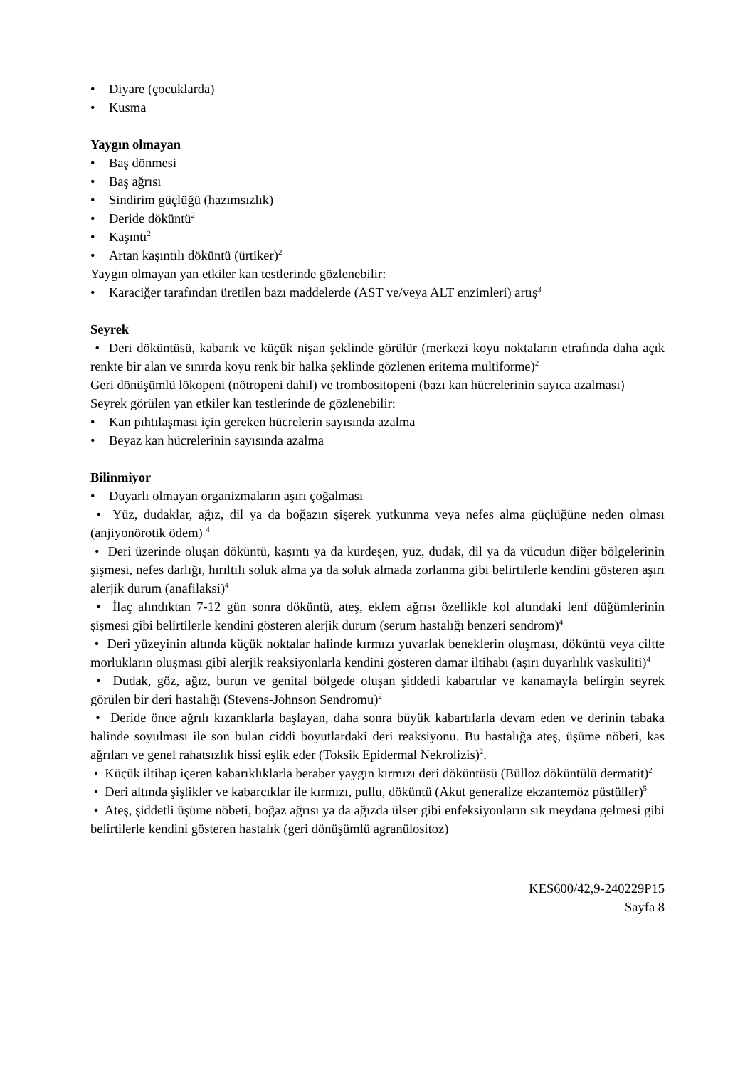• Diyare (çocuklarda)
• Kusma
Yaygın olmayan
• Baş dönmesi
• Baş ağrısı
• Sindirim güçlüğü (hazımsızlık)
• Deride döküntü<sup>2</sup>
• Kaşıntı<sup>2</sup>
• Artan kaşıntılı döküntü (ürtiker)<sup>2</sup>
Yaygın olmayan yan etkiler kan testlerinde gözlenebilir:
• Karaciğer tarafından üretilen bazı maddelerde (AST ve/veya ALT enzimleri) artış<sup>3</sup>
Seyrek
• Deri döküntüsü, kabarık ve küçük nişan şeklinde görülür (merkezi koyu noktaların etrafında daha açık renkte bir alan ve sınırda koyu renk bir halka şeklinde gözlenen eritema multiforme)<sup>2</sup>
Geri dönüşümlü lökopeni (nötropeni dahil) ve trombositopeni (bazı kan hücrelerinin sayıca azalması)
Seyrek görülen yan etkiler kan testlerinde de gözlenebilir:
• Kan pıhtılaşması için gereken hücrelerin sayısında azalma
• Beyaz kan hücrelerinin sayısında azalma
Bilinmiyor
• Duyarlı olmayan organizmaların aşırı çoğalması
• Yüz, dudaklar, ağız, dil ya da boğazın şişerek yutkunma veya nefes alma güçlüğüne neden olması (anjiyonörotik ödem) <sup>4</sup>
• Deri üzerinde oluşan döküntü, kaşıntı ya da kurdeşen, yüz, dudak, dil ya da vücudun diğer bölgelerinin şişmesi, nefes darlığı, hırıltılı soluk alma ya da soluk almada zorlanma gibi belirtilerle kendini gösteren aşırı alerjik durum (anafilaksi)<sup>4</sup>
• İlaç alındıktan 7-12 gün sonra döküntü, ateş, eklem ağrısı özellikle kol altındaki lenf düğümlerinin şişmesi gibi belirtilerle kendini gösteren alerjik durum (serum hastalığı benzeri sendrom)<sup>4</sup>
• Deri yüzeyinin altında küçük noktalar halinde kırmızı yuvarlak beneklerin oluşması, döküntü veya ciltte morlukların oluşması gibi alerjik reaksiyonlarla kendini gösteren damar iltihabı (aşırı duyarlılık vasküliti)<sup>4</sup>
• Dudak, göz, ağız, burun ve genital bölgede oluşan şiddetli kabartılar ve kanamayla belirgin seyrek görülen bir deri hastalığı (Stevens-Johnson Sendromu)<sup>2</sup>
• Deride önce ağrılı kızarıklarla başlayan, daha sonra büyük kabartılarla devam eden ve derinin tabaka halinde soyulması ile son bulan ciddi boyutlardaki deri reaksiyonu. Bu hastalığa ateş, üşüme nöbeti, kas ağrıları ve genel rahatsızlık hissi eşlik eder (Toksik Epidermal Nekrolizis)<sup>2</sup>.
• Küçük iltihap içeren kabarıklıklarla beraber yaygın kırmızı deri döküntüsü (Bülloz döküntülü dermatit)<sup>2</sup>
• Deri altında şişlikler ve kabarcıklar ile kırmızı, pullu, döküntü (Akut generalize ekzantemöz püstüller)<sup>5</sup>
• Ateş, şiddetli üşüme nöbeti, boğaz ağrısı ya da ağızda ülser gibi enfeksiyonların sık meydana gelmesi gibi belirtilerle kendini gösteren hastalık (geri dönüşümlü agranülositoz)
KES600/42,9-240229P15
Sayfa 8